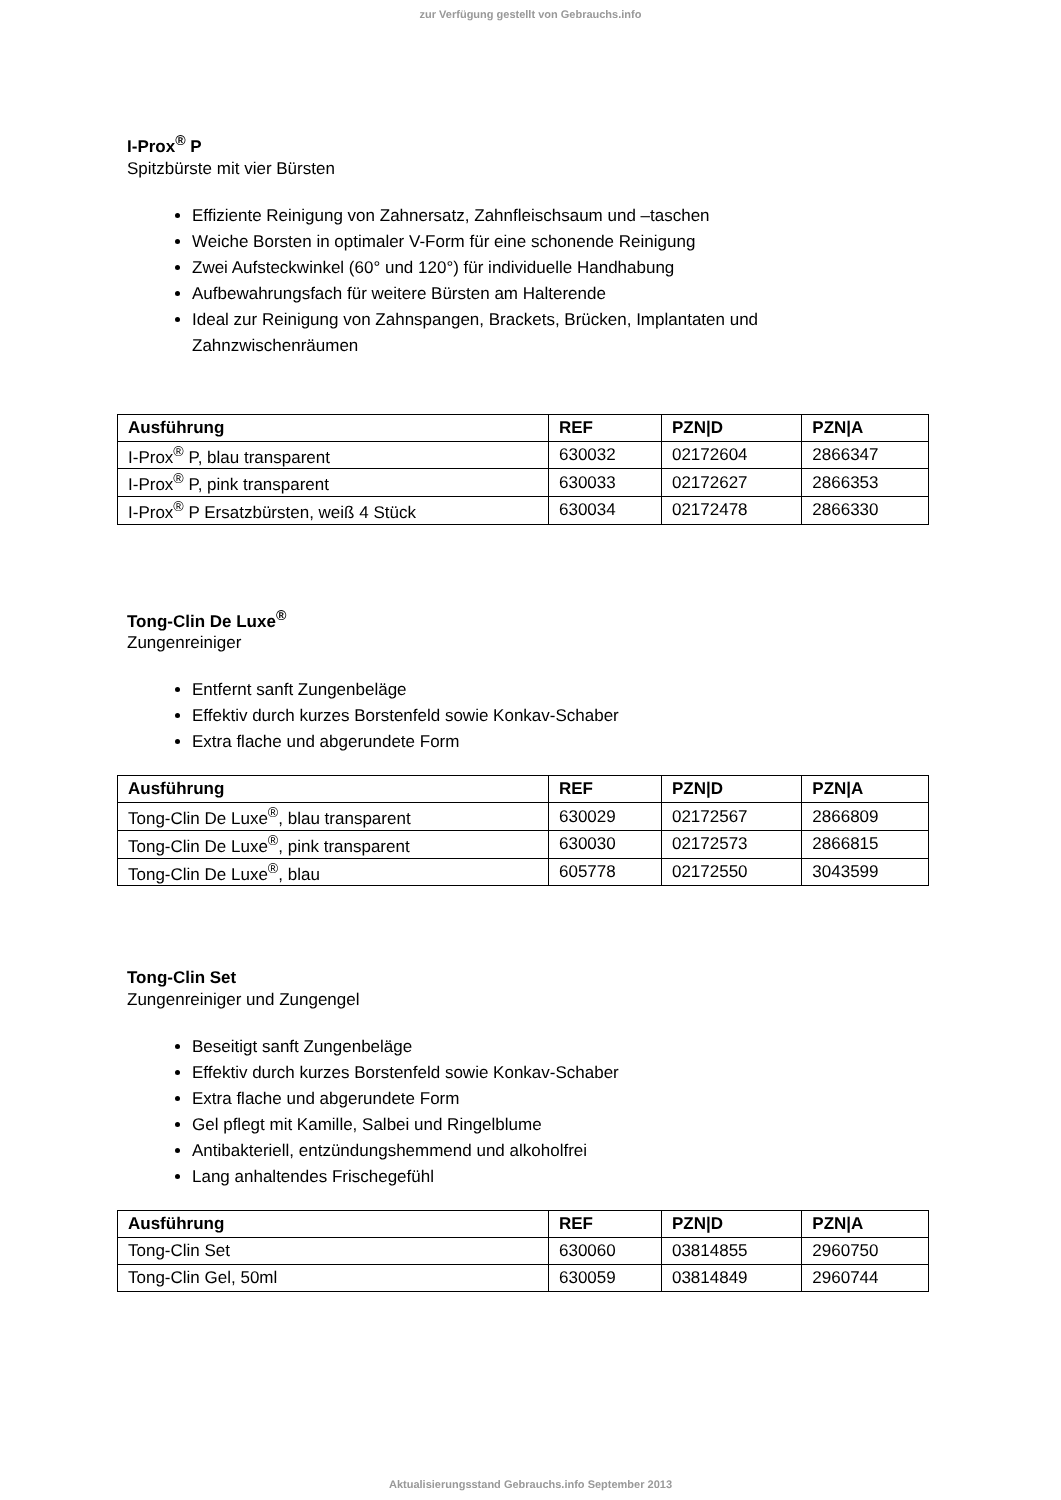zur Verfügung gestellt von Gebrauchs.info
I-Prox<sup>®</sup> P
Spitzbürste mit vier Bürsten
Effiziente Reinigung von Zahnersatz, Zahnfleischsaum und –taschen
Weiche Borsten in optimaler V-Form für eine schonende Reinigung
Zwei Aufsteckwinkel (60° und 120°) für individuelle Handhabung
Aufbewahrungsfach für weitere Bürsten am Halterende
Ideal zur Reinigung von Zahnspangen, Brackets, Brücken, Implantaten und Zahnzwischenräumen
| Ausführung | REF | PZN/D | PZN/A |
| --- | --- | --- | --- |
| I-Prox<sup>®</sup> P, blau transparent | 630032 | 02172604 | 2866347 |
| I-Prox<sup>®</sup> P, pink transparent | 630033 | 02172627 | 2866353 |
| I-Prox<sup>®</sup> P Ersatzbürsten, weiß 4 Stück | 630034 | 02172478 | 2866330 |
Tong-Clin De Luxe<sup>®</sup>
Zungenreiniger
Entfernt sanft Zungenbeläge
Effektiv durch kurzes Borstenfeld sowie Konkav-Schaber
Extra flache und abgerundete Form
| Ausführung | REF | PZN/D | PZN/A |
| --- | --- | --- | --- |
| Tong-Clin De Luxe<sup>®</sup>, blau transparent | 630029 | 02172567 | 2866809 |
| Tong-Clin De Luxe<sup>®</sup>, pink transparent | 630030 | 02172573 | 2866815 |
| Tong-Clin De Luxe<sup>®</sup>, blau | 605778 | 02172550 | 3043599 |
Tong-Clin Set
Zungenreiniger und Zungengel
Beseitigt sanft Zungenbeläge
Effektiv durch kurzes Borstenfeld sowie Konkav-Schaber
Extra flache und abgerundete Form
Gel pflegt mit Kamille, Salbei und Ringelblume
Antibakteriell, entzündungshemmend und alkoholfrei
Lang anhaltendes Frischegefühl
| Ausführung | REF | PZN/D | PZN/A |
| --- | --- | --- | --- |
| Tong-Clin Set | 630060 | 03814855 | 2960750 |
| Tong-Clin Gel, 50ml | 630059 | 03814849 | 2960744 |
Aktualisierungsstand Gebrauchs.info September 2013